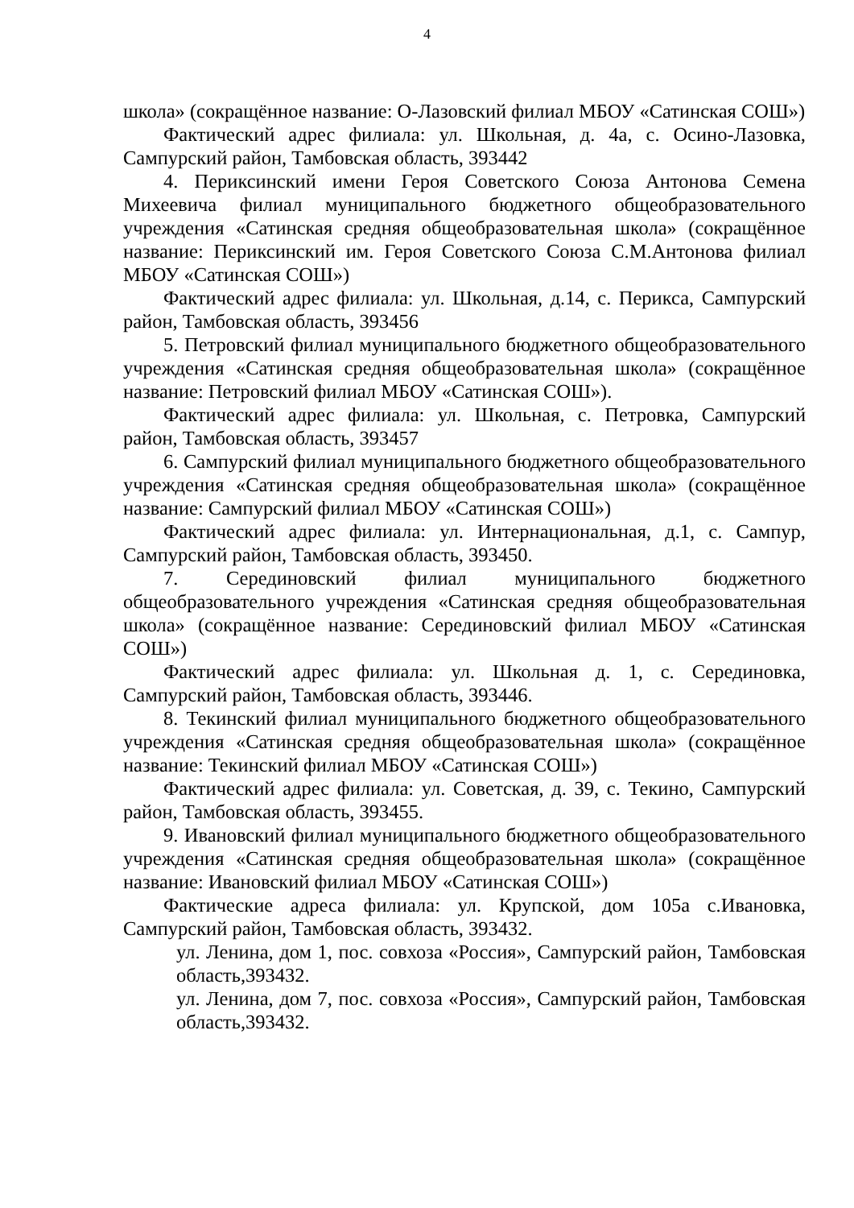4
школа» (сокращённое название: О-Лазовский филиал МБОУ «Сатинская СОШ»)
Фактический адрес филиала: ул. Школьная, д. 4а, с. Осино-Лазовка, Сампурский район, Тамбовская область, 393442
4. Периксинский имени Героя Советского Союза Антонова Семена Михеевича филиал муниципального бюджетного общеобразовательного учреждения «Сатинская средняя общеобразовательная школа» (сокращённое название: Периксинский им. Героя Советского Союза С.М.Антонова филиал МБОУ «Сатинская СОШ»)
Фактический адрес филиала: ул. Школьная, д.14, с. Перикса, Сампурский район, Тамбовская область, 393456
5. Петровский филиал муниципального бюджетного общеобразовательного учреждения «Сатинская средняя общеобразовательная школа» (сокращённое название: Петровский филиал МБОУ «Сатинская СОШ»).
Фактический адрес филиала: ул. Школьная, с. Петровка, Сампурский район, Тамбовская область, 393457
6. Сампурский филиал муниципального бюджетного общеобразовательного учреждения «Сатинская средняя общеобразовательная школа» (сокращённое название: Сампурский филиал МБОУ «Сатинская СОШ»)
Фактический адрес филиала: ул. Интернациональная, д.1, с. Сампур, Сампурский район, Тамбовская область, 393450.
7. Серединовский филиал муниципального бюджетного общеобразовательного учреждения «Сатинская средняя общеобразовательная школа» (сокращённое название: Серединовский филиал МБОУ «Сатинская СОШ»)
Фактический адрес филиала: ул. Школьная д. 1, с. Серединовка, Сампурский район, Тамбовская область, 393446.
8. Текинский филиал муниципального бюджетного общеобразовательного учреждения «Сатинская средняя общеобразовательная школа» (сокращённое название: Текинский филиал МБОУ «Сатинская СОШ»)
Фактический адрес филиала: ул. Советская, д. 39, с. Текино, Сампурский район, Тамбовская область, 393455.
9. Ивановский филиал муниципального бюджетного общеобразовательного учреждения «Сатинская средняя общеобразовательная школа» (сокращённое название: Ивановский филиал МБОУ «Сатинская СОШ»)
Фактические адреса филиала: ул. Крупской, дом 105а с.Ивановка, Сампурский район, Тамбовская область, 393432.
ул. Ленина, дом 1, пос. совхоза «Россия», Сампурский район, Тамбовская область,393432.
ул. Ленина, дом 7, пос. совхоза «Россия», Сампурский район, Тамбовская область,393432.